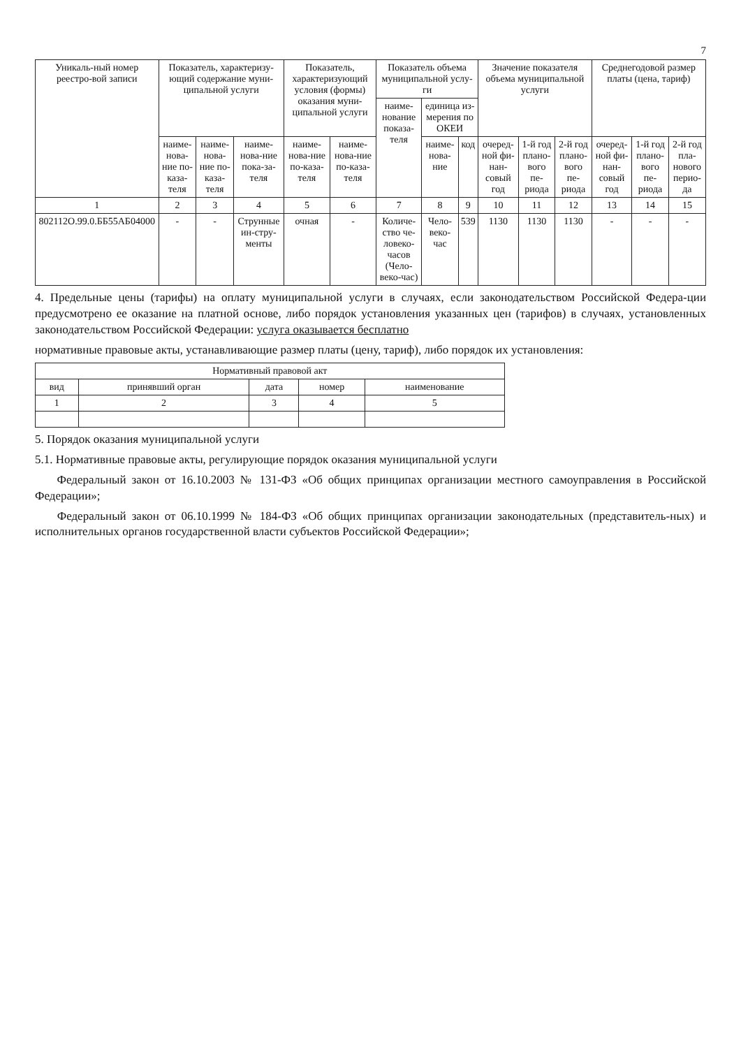7
| Уникаль-ный номер реестро-вой записи | Показатель, характеризу-ющий содержание муни-ципальной услуги | | | Показатель, характеризующий условия (формы) оказания муни-ципальной услуги | | Показатель объема муниципальной услу-ги | | | Значение показателя объема муниципальной услуги | | | Среднегодовой размер платы (цена, тариф) | | |
| --- | --- | --- | --- | --- | --- | --- | --- | --- | --- | --- | --- | --- | --- | --- |
| | | | | | | наиме-нование показа-теля | единица из-мерения по ОКЕИ | | | | | | | |
| | наиме-нова-ние по-каза-теля | наиме-нова-ние по-каза-теля | наиме-нова-ние пока-за-теля | наиме-нова-ние по-каза-теля | наиме-нова-ние по-каза-теля | | наиме-нова-ние | код | очеред-ной фи-нан-совый год | 1-й год плано-вого пе-риода | 2-й год плано-вого пе-риода | очеред-ной фи-нан-совый год | 1-й год плано-вого пе-риода | 2-й год пла-нового перио-да |
| 1 | 2 | 3 | 4 | 5 | 6 | 7 | 8 | 9 | 10 | 11 | 12 | 13 | 14 | 15 |
| 802112О.99.0.ББ55АБ04000 | - | - | Струнные ин-стру-менты | очная | - | Количе-ство че-ловеко-часов (Чело-веко-час) | Чело-веко-час | 539 | 1130 | 1130 | 1130 | - | - | - |
4. Предельные цены (тарифы) на оплату муниципальной услуги в случаях, если законодательством Российской Федера-ции предусмотрено ее оказание на платной основе, либо порядок установления указанных цен (тарифов) в случаях, установленных законодательством Российской Федерации: услуга оказывается бесплатно
нормативные правовые акты, устанавливающие размер платы (цену, тариф), либо порядок их установления:
| Нормативный правовой акт | | | | |
| --- | --- | --- | --- | --- |
| вид | принявший орган | дата | номер | наименование |
| 1 | 2 | 3 | 4 | 5 |
5. Порядок оказания муниципальной услуги
5.1. Нормативные правовые акты, регулирующие порядок оказания муниципальной услуги
Федеральный закон от 16.10.2003 № 131-ФЗ «Об общих принципах организации местного самоуправления в Российской Федерации»;
Федеральный закон от 06.10.1999 № 184-ФЗ «Об общих принципах организации законодательных (представитель-ных) и исполнительных органов государственной власти субъектов Российской Федерации»;